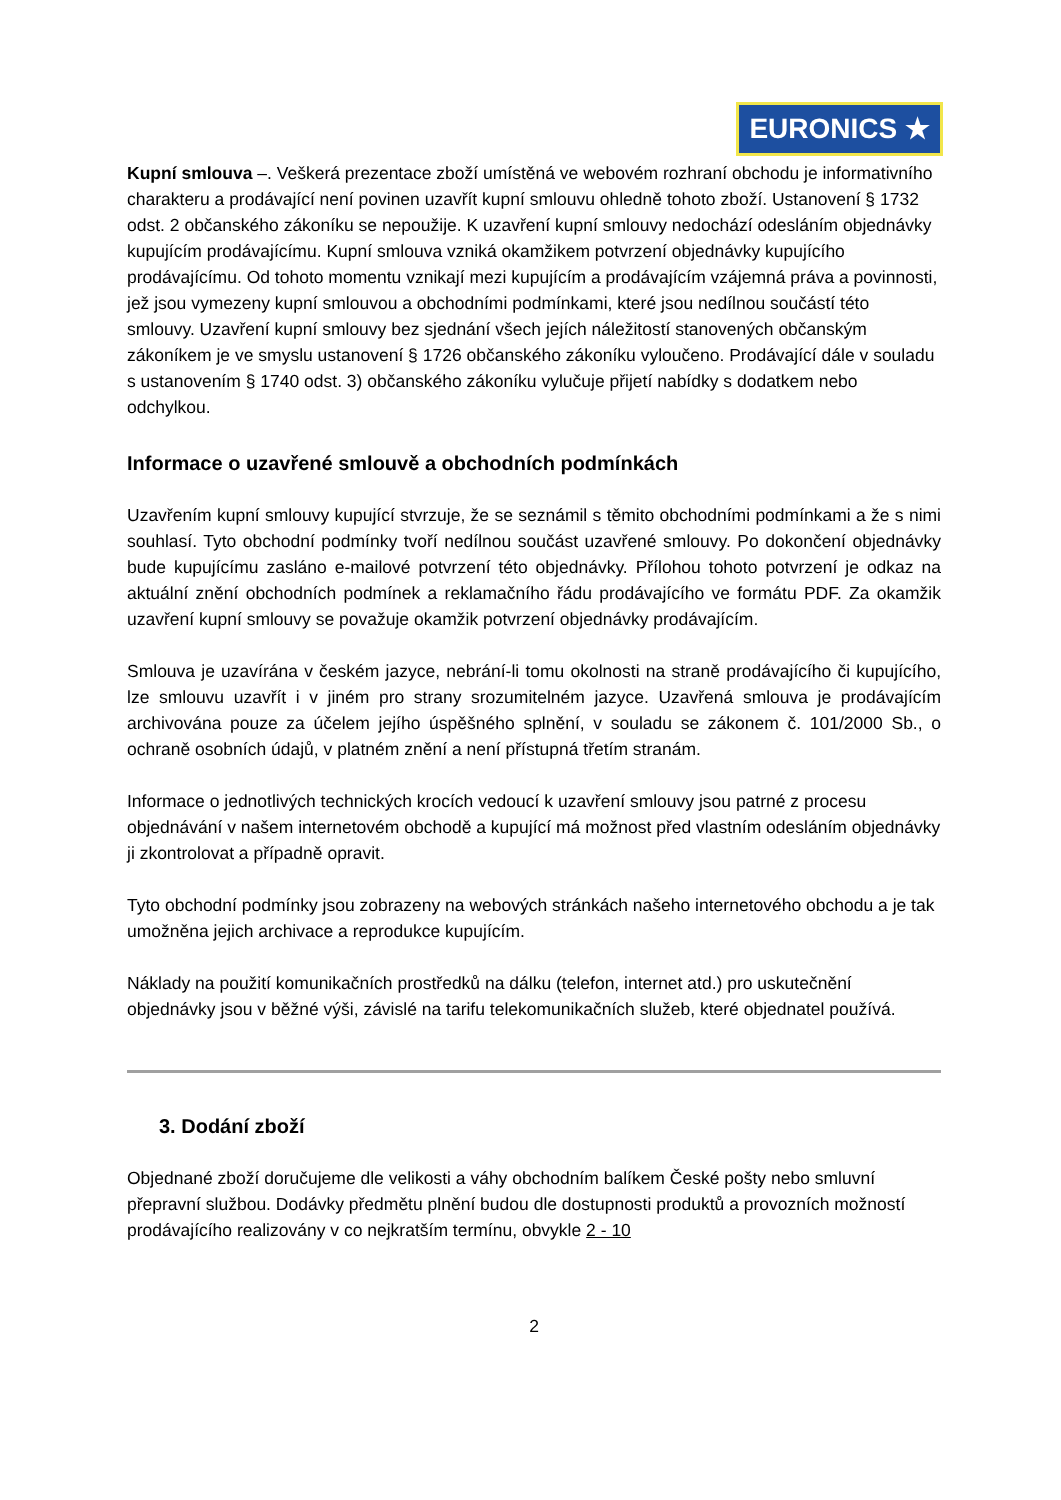EURONICS ★
Kupní smlouva –. Veškerá prezentace zboží umístěná ve webovém rozhraní obchodu je informativního charakteru a prodávající není povinen uzavřít kupní smlouvu ohledně tohoto zboží. Ustanovení § 1732 odst. 2 občanského zákoníku se nepoužije. K uzavření kupní smlouvy nedochází odesláním objednávky kupujícím prodávajícímu. Kupní smlouva vzniká okamžikem potvrzení objednávky kupujícího prodávajícímu. Od tohoto momentu vznikají mezi kupujícím a prodávajícím vzájemná práva a povinnosti, jež jsou vymezeny kupní smlouvou a obchodními podmínkami, které jsou nedílnou součástí této smlouvy. Uzavření kupní smlouvy bez sjednání všech jejích náležitostí stanovených občanským zákoníkem je ve smyslu ustanovení § 1726 občanského zákoníku vyloučeno. Prodávající dále v souladu s ustanovením § 1740 odst. 3) občanského zákoníku vylučuje přijetí nabídky s dodatkem nebo odchylkou.
Informace o uzavřené smlouvě a obchodních podmínkách
Uzavřením kupní smlouvy kupující stvrzuje, že se seznámil s těmito obchodními podmínkami a že s nimi souhlasí. Tyto obchodní podmínky tvoří nedílnou součást uzavřené smlouvy. Po dokončení objednávky bude kupujícímu zasláno e-mailové potvrzení této objednávky. Přílohou tohoto potvrzení je odkaz na aktuální znění obchodních podmínek a reklamačního řádu prodávajícího ve formátu PDF. Za okamžik uzavření kupní smlouvy se považuje okamžik potvrzení objednávky prodávajícím.
Smlouva je uzavírána v českém jazyce, nebrání-li tomu okolnosti na straně prodávajícího či kupujícího, lze smlouvu uzavřít i v jiném pro strany srozumitelném jazyce. Uzavřená smlouva je prodávajícím archivována pouze za účelem jejího úspěšného splnění, v souladu se zákonem č. 101/2000 Sb., o ochraně osobních údajů, v platném znění a není přístupná třetím stranám.
Informace o jednotlivých technických krocích vedoucí k uzavření smlouvy jsou patrné z procesu objednávání v našem internetovém obchodě a kupující má možnost před vlastním odesláním objednávky ji zkontrolovat a případně opravit.
Tyto obchodní podmínky jsou zobrazeny na webových stránkách našeho internetového obchodu a je tak umožněna jejich archivace a reprodukce kupujícím.
Náklady na použití komunikačních prostředků na dálku (telefon, internet atd.) pro uskutečnění objednávky jsou v běžné výši, závislé na tarifu telekomunikačních služeb, které objednatel používá.
3. Dodání zboží
Objednané zboží doručujeme dle velikosti a váhy obchodním balíkem České pošty nebo smluvní přepravní službou. Dodávky předmětu plnění budou dle dostupnosti produktů a provozních možností prodávajícího realizovány v co nejkratším termínu, obvykle 2 - 10
2